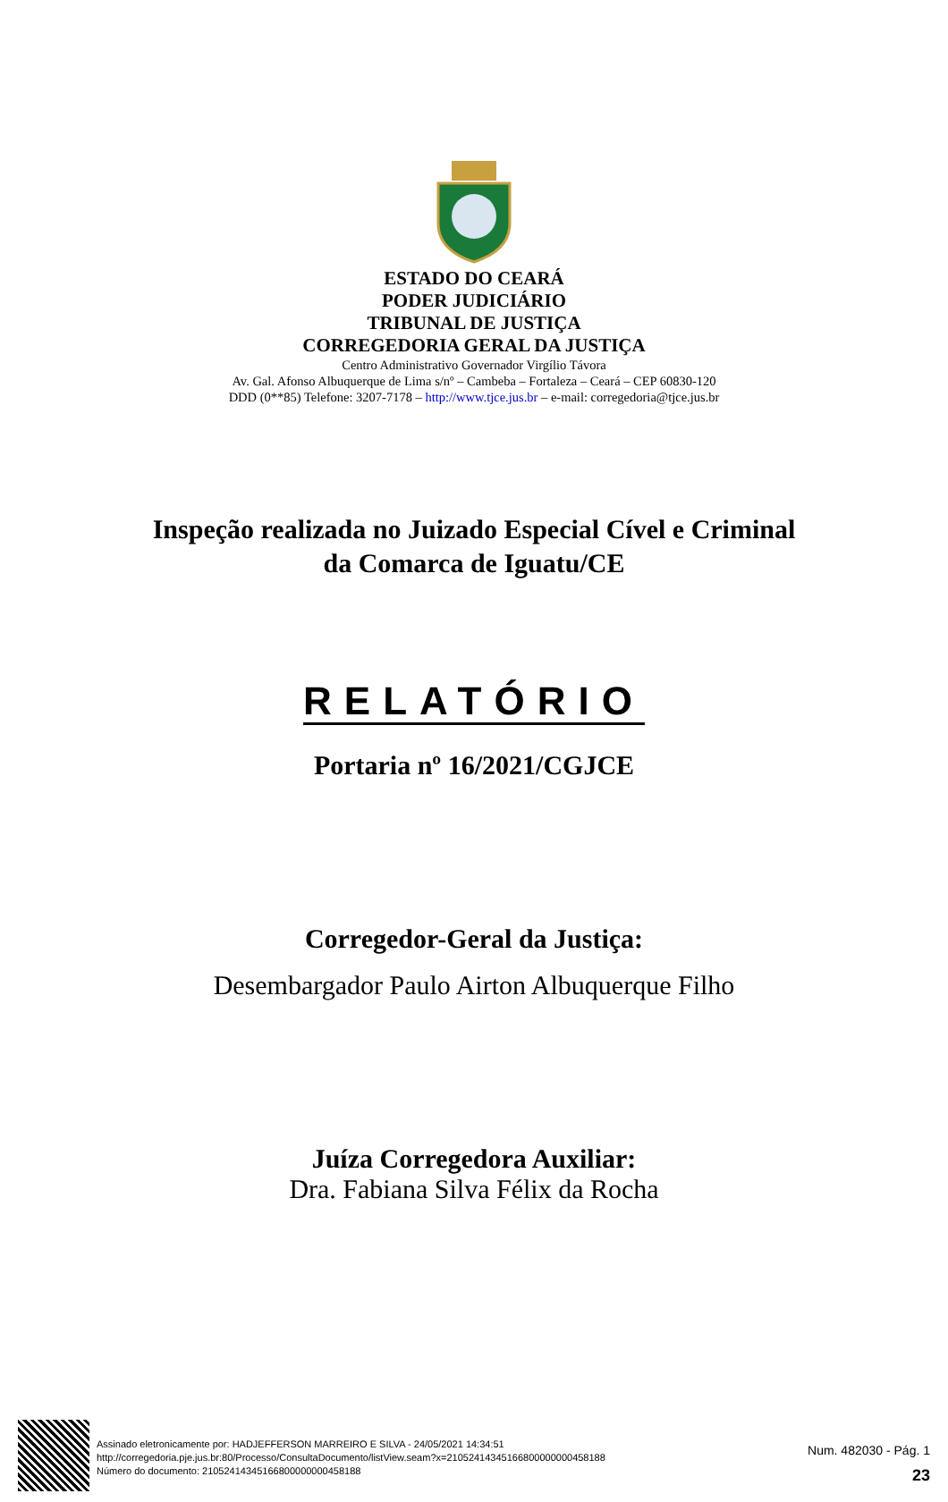ESTADO DO CEARÁ
PODER JUDICIÁRIO
TRIBUNAL DE JUSTIÇA
CORREGEDORIA GERAL DA JUSTIÇA
Centro Administrativo Governador Virgílio Távora
Av. Gal. Afonso Albuquerque de Lima s/nº – Cambeba – Fortaleza – Ceará – CEP 60830-120
DDD (0**85) Telefone: 3207-7178 – http://www.tjce.jus.br – e-mail: corregedoria@tjce.jus.br
Inspeção realizada no Juizado Especial Cível e Criminal
da Comarca de Iguatu/CE
RELATÓRIO
Portaria nº 16/2021/CGJCE
Corregedor-Geral da Justiça:
Desembargador Paulo Airton Albuquerque Filho
Juíza Corregedora Auxiliar:
Dra. Fabiana Silva Félix da Rocha
Assinado eletronicamente por: HADJEFFERSON MARREIRO E SILVA - 24/05/2021 14:34:51
http://corregedoria.pje.jus.br:80/Processo/ConsultaDocumento/listView.seam?x=21052414345166800000000458188
Número do documento: 21052414345166800000000458188
Num. 482030 - Pág. 1
23